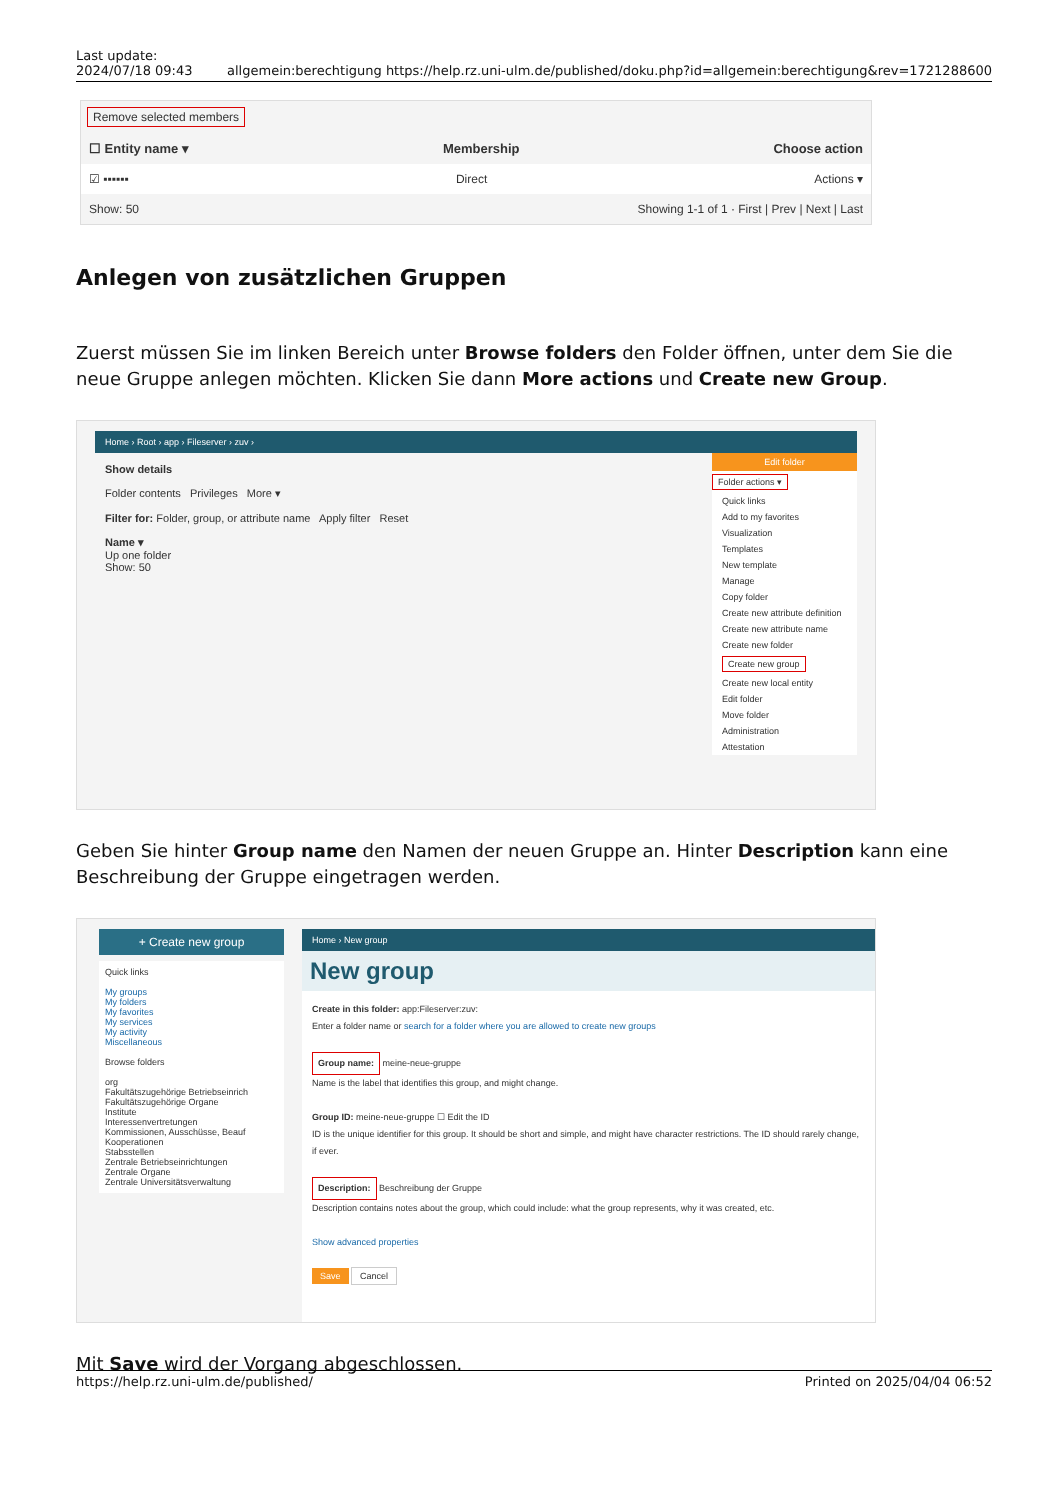Last update:
2024/07/18 09:43
allgemein:berechtigung https://help.rz.uni-ulm.de/published/doku.php?id=allgemein:berechtigung&rev=1721288600
Remove selected members
☐ Entity name ▾ Membership Choose action
☑ ▪▪▪▪▪▪ Direct Actions ▾
Show: 50 Showing 1-1 of 1 · First | Prev | Next | Last
Anlegen von zusätzlichen Gruppen
Zuerst müssen Sie im linken Bereich unter Browse folders den Folder öffnen, unter dem Sie die neue Gruppe anlegen möchten. Klicken Sie dann More actions und Create new Group.
Home › Root › app › Fileserver › zuv ›
Show details
Folder contents Privileges More ▾
Filter for: Folder, group, or attribute name Apply filter Reset
Name ▾
Up one folder
Show: 50
Edit folder
Folder actions ▾
Quick links
Add to my favorites
Visualization
Templates
New template
Manage
Copy folder
Create new attribute definition
Create new attribute name
Create new folder
Create new group
Create new local entity
Edit folder
Move folder
Administration
Attestation
Geben Sie hinter Group name den Namen der neuen Gruppe an. Hinter Description kann eine Beschreibung der Gruppe eingetragen werden.
+ Create new group
Quick links
My groups
My folders
My favorites
My services
My activity
Miscellaneous
Browse folders
org
Fakultätszugehörige Betriebseinrich
Fakultätszugehörige Organe
Institute
Interessenvertretungen
Kommissionen, Ausschüsse, Beauf
Kooperationen
Stabsstellen
Zentrale Betriebseinrichtungen
Zentrale Organe
Zentrale Universitätsverwaltung
Home › New group
New group
Create in this folder: app:Fileserver:zuv:
Enter a folder name or search for a folder where you are allowed to create new groups
Group name: meine-neue-gruppe
Name is the label that identifies this group, and might change.
Group ID: meine-neue-gruppe ☐ Edit the ID
ID is the unique identifier for this group. It should be short and simple, and might have character restrictions. The ID should rarely change, if ever.
Description: Beschreibung der Gruppe
Description contains notes about the group, which could include: what the group represents, why it was created, etc.
Show advanced properties
Save Cancel
Mit Save wird der Vorgang abgeschlossen.
https://help.rz.uni-ulm.de/published/ Printed on 2025/04/04 06:52